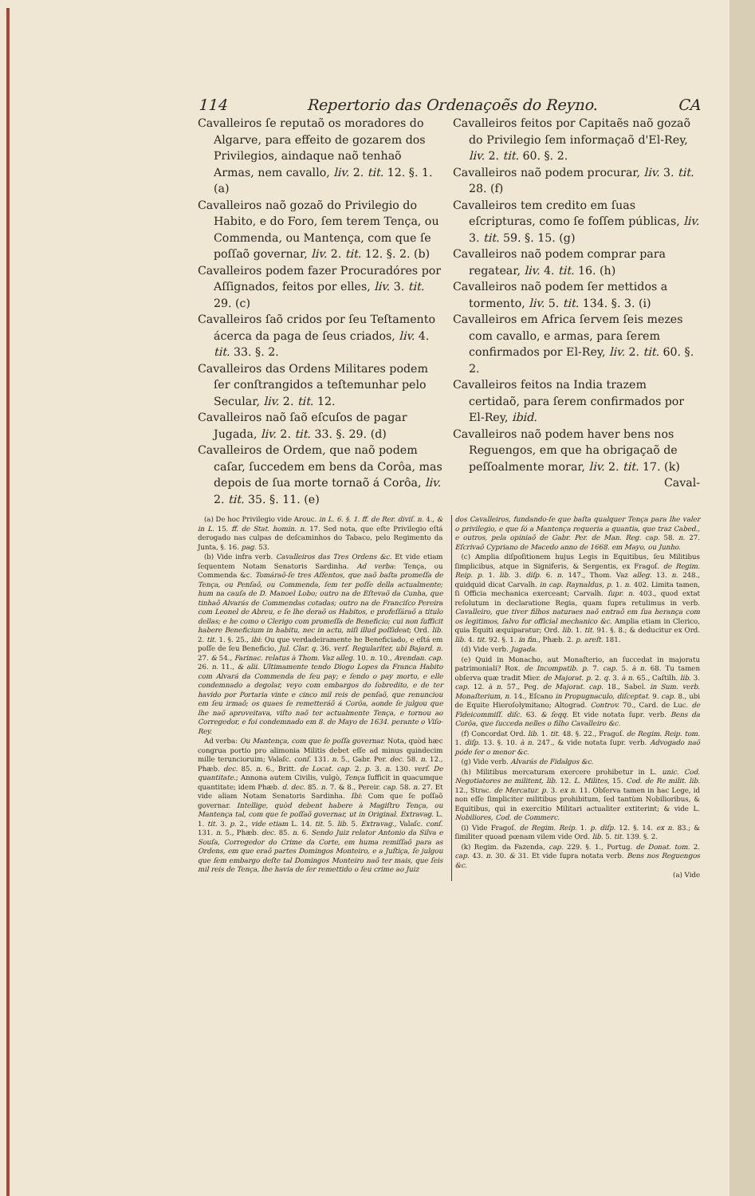114 Repertorio das Ordenaçoẽs do Reyno. CA
Cavalleiros ſe reputaõ os moradores do Algarve, para effeito de gozarem dos Privilegios, aindaque naõ tenhaõ Armas, nem cavallo, liv. 2. tit. 12. §. 1. (a)
Cavalleiros naõ gozaõ do Privilegio do Habito, e do Foro, ſem terem Tença, ou Commenda, ou Mantença, com que ſe poſſaõ governar, liv. 2. tit. 12. §. 2. (b)
Cavalleiros podem fazer Procuradóres por Aſſignados, feitos por elles, liv. 3. tit. 29. (c)
Cavalleiros ſaõ cridos por ſeu Teſtamento ácerca da paga de ſeus criados, liv. 4. tit. 33. §. 2.
Cavalleiros das Ordens Militares podem ſer conſtrangidos a teſtemunhar pelo Secular, liv. 2. tit. 12.
Cavalleiros naõ ſaõ eſcuſos de pagar Jugada, liv. 2. tit. 33. §. 29. (d)
Cavalleiros de Ordem, que naõ podem caſar, ſuccedem em bens da Corôa, mas depois de ſua morte tornaõ á Corôa, liv. 2. tit. 35. §. 11. (e)
Cavalleiros feitos por Capitaẽs naõ gozaõ do Privilegio ſem informaçaõ d'El-Rey, liv. 2. tit. 60. §. 2.
Cavalleiros naõ podem procurar, liv. 3. tit. 28. (f)
Cavalleiros tem credito em ſuas eſcripturas, como ſe foſſem públicas, liv. 3. tit. 59. §. 15. (g)
Cavalleiros naõ podem comprar para regatear, liv. 4. tit. 16. (h)
Cavalleiros naõ podem ſer mettidos a tormento, liv. 5. tit. 134. §. 3. (i)
Cavalleiros em Africa ſervem ſeis mezes com cavallo, e armas, para ſerem confirmados por El-Rey, liv. 2. tit. 60. §. 2.
Cavalleiros feitos na India trazem certidaõ, para ſerem confirmados por El-Rey, ibid.
Cavalleiros naõ podem haver bens nos Reguengos, em que ha obrigaçaõ de peſſoalmente morar, liv. 2. tit. 17. (k)
Caval-
(a) De hoc Privilegio vide Arouc. in L. 6. §. 1. ff. de Rer. diviſ. n. 4., & in L. 15. ff. de Stat. homin. n. 17. Sed nota, que eſte Privilegio eſtá derogado nas culpas de deſcaminhos do Tabaco, pelo Regimento da Junta, §. 16. pag. 53.
(b) Vide infra verb. Cavalleiros das Tres Ordens &c. Et vide etiam ſequentem Notam Senatoris Sardinha. Ad verba: Tença, ou Commenda &c. Tomáraõ-ſe tres Aſſentos, que naõ baſta promeſſa de Tença, ou Penſaõ, ou Commenda, ſem ter poſſe della actualmente; hum na cauſa de D. Manoel Lobo; outro na de Eſtevaõ da Cunha, que tinhaõ Alvarás de Commendas cotadas; outro na de Franciſco Pereira com Leonel de Abreu, e ſe lhe deraõ os Habitos, e profeſſáraõ a titulo dellas; e he como o Clerigo com promeſſa de Beneficio; cui non ſufficit habere Beneficium in habitu, nec in actu, niſi illud poſſideat; Ord. lib. 2. tit. 1. §. 25., ibi: Ou que verdadeiramente he Beneficiado, e eſtá em poſſe de ſeu Beneficio, Jul. Clar. q. 36. verſ. Regulariter, ubi Bajard. n. 27. & 54., Farinac. relatus à Thom. Vaz alleg. 10. n. 10., Avendan. cap. 26. n. 11., & alii. Ultimamente tendo Diogo Lopes da Franca Habito com Alvará da Commenda de ſeu pay; e ſendo o pay morto, e elle condemnado a degolar, veyo com embargos do ſobredito, e de ter havido por Portaria vinte e cinco mil reis de penſaõ, que renunciou em ſeu irmaõ; os quaes ſe remetteráõ á Corôa, aonde ſe julgou que lhe naõ aproveitava, viſto naõ ter actualmente Tença, e tornou ao Corregedor, e foi condemnado em 8. de Mayo de 1634. perante o Viſo-Rey.
Ad verba: Ou Mantença, com que ſe poſſa governar. Nota, quòd hæc congrua portio pro alimonia Militis debet eſſe ad minus quindecim mille teruncioruim; Valaſc. conſ. 131. n. 5., Gabr. Per. dec. 58. n. 12., Phæb. dec. 85. n. 6., Britt. de Locat. cap. 2. p. 3. n. 130. verſ. De quantitate.; Annona autem Civilis, vulgò, Tença ſufficit in quacumque quantitate; idem Phæb. d. dec. 85. n. 7. & 8., Pereir. cap. 58. n. 27. Et vide aliam Notam Senatoris Sardinha. Ibi: Com que ſe poſſaõ governar. Intellige, quòd debent habere à Magiſtro Tença, ou Mantença tal, com que ſe poſſaõ governar, ut in Original. Extravag. L. 1. tit. 3. p. 2., vide etiam L. 14. tit. 5. lib. 5. Extravag., Valaſc. conſ. 131. n. 5., Phæb. dec. 85. n. 6. Sendo Juiz relator Antonio da Silva e Souſa, Corregedor do Crime da Corte, em huma remiſſaõ para as Ordens, em que eraõ partes Domingos Monteiro, e a Juſtiça, ſe julgou que ſem embargo deſte tal Domingos Monteiro naõ ter mais, que ſeis mil reis de Tença, lhe havia de ſer remettido o ſeu crime ao Juiz
dos Cavalleiros, fundando-ſe que baſta qualquer Tença para lhe valer o privilegio, e que ſó a Mantença requeria a quantia, que traz Cabed., e outros, pela opiniaõ de Gabr. Per. de Man. Reg. cap. 58. n. 27. Eſcrivaõ Cypriano de Macedo anno de 1668. em Mayo, ou Junho.
(c) Amplia diſpoſitionem hujus Legis in Equitibus, ſeu Militibus ſimplicibus, atque in Signiferis, & Sergentis, ex Fragoſ. de Regim. Reip. p. 1. lib. 3. diſp. 6. n. 147., Thom. Vaz alleg. 13. n. 248., quidquid dicat Carvalh. in cap. Raynaldus, p. 1. n. 402. Limita tamen, ſi Officia mechanica exerceant; Carvalh. ſupr. n. 403., quod extat reſolutum in declaratione Regia, quam ſupra retulimus in verb. Cavalleiro, que tiver filhos naturaes naõ entraõ em ſua herança com os legitimos, ſalvo for official mechanico &c. Amplia etiam in Clerico, quia Equiti æquiparatur; Ord. lib. 1. tit. 91. §. 8.; & deducitur ex Ord. lib. 4. tit. 92. §. 1. in fin., Phæb. 2. p. areſt. 181.
(d) Vide verb. Jugada.
(e) Quid in Monacho, aut Monaſterio, an ſuccedat in majoratu patrimoniali? Rox. de Incompatib. p. 7. cap. 5. à n. 68. Tu tamen obſerva quæ tradit Mier. de Majorat. p. 2. q. 3. à n. 65., Caſtilh. lib. 3. cap. 12. à n. 57., Peg. de Majorat. cap. 18., Sabel. in Sum. verb. Monaſterium, n. 14., Eſcano in Propugnaculo, diſceptat. 9. cap. 8., ubi de Equite Hieroſolymitano; Altograd. Controv. 70., Card. de Luc. de Fideicommiſſ. diſc. 63. & ſeqq. Et vide notata ſupr. verb. Bens da Corôa, que ſucceda nelles o filho Cavalleiro &c.
(f) Concordat Ord. lib. 1. tit. 48. §. 22., Fragoſ. de Regim. Reip. tom. 1. diſp. 13. §. 10. à n. 247., & vide notata ſupr. verb. Advogado naõ póde ſer o menor &c.
(g) Vide verb. Alvarás de Fidalgos &c.
(h) Militibus mercaturam exercere prohibetur in L. unic. Cod. Negotiatores ne militent, lib. 12. L. Milites, 15. Cod. de Re milit. lib. 12., Strac. de Mercatur. p. 3. ex n. 11. Obſerva tamen in hac Lege, id non eſſe ſimpliciter militibus prohibitum, ſed tantùm Nobilioribus, & Equitibus, qui in exercitio Militari actualiter extiterint; & vide L. Nobiliores, Cod. de Commerc.
(i) Vide Fragoſ. de Regim. Reip. 1. p. diſp. 12. §. 14. ex n. 83.; & ſimiliter quoad pœnam vilem vide Ord. lib. 5. tit. 139. §. 2.
(k) Regim. da Fazenda, cap. 229. §. 1., Portug. de Donat. tom. 2. cap. 43. n. 30. & 31. Et vide ſupra notata verb. Bens nos Reguengos &c.
(a) Vide